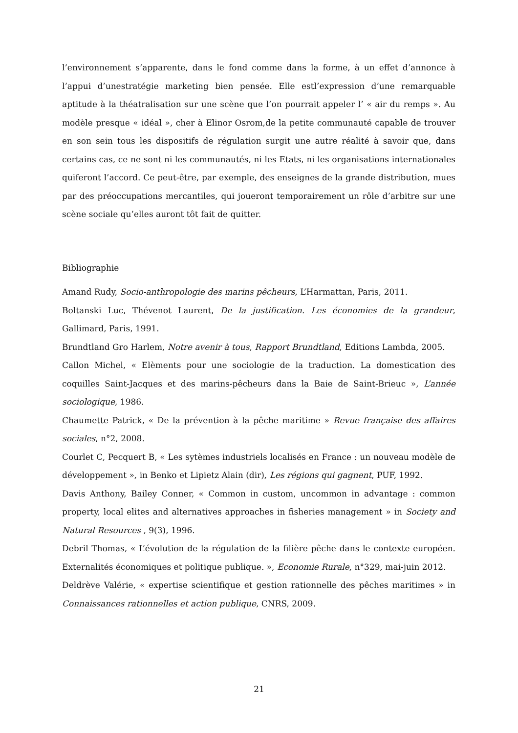l’environnement s’apparente, dans le fond comme dans la forme, à un effet d’annonce à l’appui d’unestratégie marketing bien pensée. Elle estl’expression d’une remarquable aptitude à la théatralisation sur une scène que l’on pourrait appeler l’ « air du remps ». Au modèle presque « idéal », cher à Elinor Osrom,de la petite communauté capable de trouver en son sein tous les dispositifs de régulation surgit une autre réalité à savoir que, dans certains cas, ce ne sont ni les communautés, ni les Etats, ni les organisations internationales quiferont l’accord. Ce peut-être, par exemple, des enseignes de la grande distribution, mues par des préoccupations mercantiles, qui joueront temporairement un rôle d’arbitre sur une scène sociale qu’elles auront tôt fait de quitter.
Bibliographie
Amand Rudy, Socio-anthropologie des marins pêcheurs, L’Harmattan, Paris, 2011.
Boltanski Luc, Thévenot Laurent, De la justification. Les économies de la grandeur, Gallimard, Paris, 1991.
Brundtland Gro Harlem, Notre avenir à tous, Rapport Brundtland, Editions Lambda, 2005.
Callon Michel, « Elèments pour une sociologie de la traduction. La domestication des coquilles Saint-Jacques et des marins-pêcheurs dans la Baie de Saint-Brieuc », L’année sociologique, 1986.
Chaumette Patrick, « De la prévention à la pêche maritime » Revue française des affaires sociales, n°2, 2008.
Courlet C, Pecquert B, « Les sytèmes industriels localisés en France : un nouveau modèle de développement », in Benko et Lipietz Alain (dir), Les régions qui gagnent, PUF, 1992.
Davis Anthony, Bailey Conner, « Common in custom, uncommon in advantage : common property, local elites and alternatives approaches in fisheries management » in Society and Natural Resources , 9(3), 1996.
Debril Thomas, « L’évolution de la régulation de la filière pêche dans le contexte européen. Externalités économiques et politique publique. », Economie Rurale, n°329, mai-juin 2012.
Deldrève Valérie, « expertise scientifique et gestion rationnelle des pêches maritimes » in Connaissances rationnelles et action publique, CNRS, 2009.
21